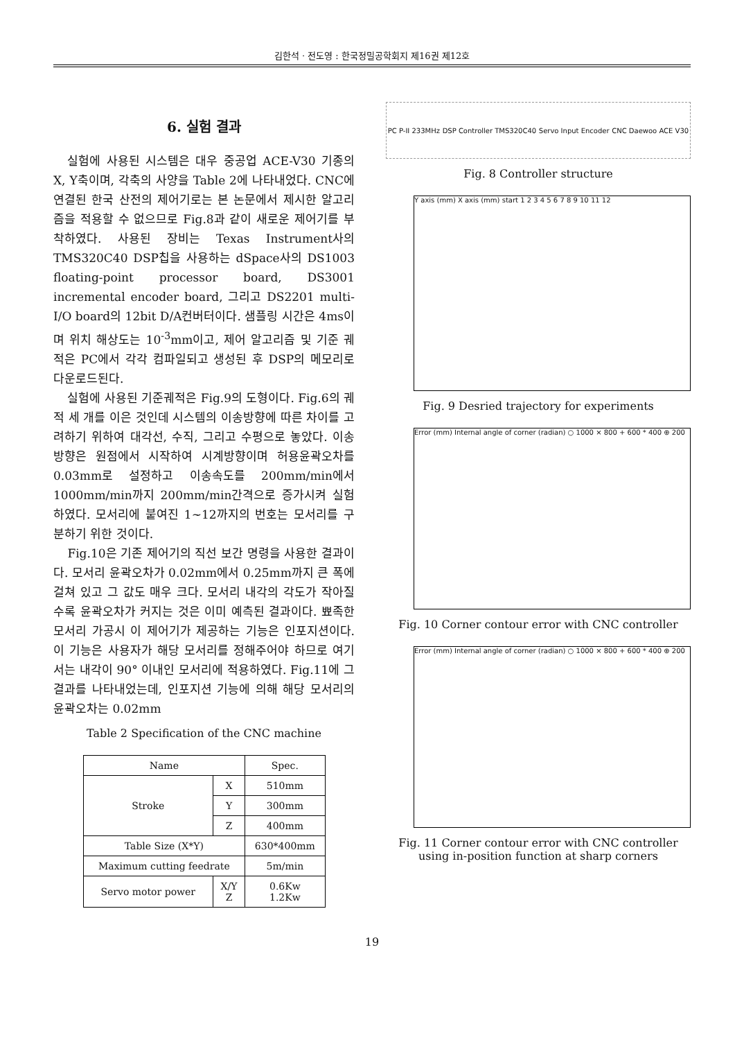김한석 · 전도영 : 한국정밀공학회지 제16권 제12호
6. 실험 결과
실험에 사용된 시스템은 대우 중공업 ACE-V30 기종의 X, Y축이며, 각축의 사양을 Table 2에 나타내었다. CNC에 연결된 한국 산전의 제어기로는 본 논문에서 제시한 알고리즘을 적용할 수 없으므로 Fig.8과 같이 새로운 제어기를 부착하였다. 사용된 장비는 Texas Instrument사의 TMS320C40 DSP칩을 사용하는 dSpace사의 DS1003 floating-point processor board, DS3001 incremental encoder board, 그리고 DS2201 multi-I/O board의 12bit D/A컨버터이다. 샘플링 시간은 4ms이며 위치 해상도는 10<sup>-3</sup>mm이고, 제어 알고리즘 및 기준 궤적은 PC에서 각각 컴파일되고 생성된 후 DSP의 메모리로 다운로드된다.
실험에 사용된 기준궤적은 Fig.9의 도형이다. Fig.6의 궤적 세 개를 이은 것인데 시스템의 이송방향에 따른 차이를 고려하기 위하여 대각선, 수직, 그리고 수평으로 놓았다. 이송방향은 원점에서 시작하여 시계방향이며 허용윤곽오차를 0.03mm로 설정하고 이송속도를 200mm/min에서 1000mm/min까지 200mm/min간격으로 증가시켜 실험하였다. 모서리에 붙여진 1~12까지의 번호는 모서리를 구분하기 위한 것이다.
Fig.10은 기존 제어기의 직선 보간 명령을 사용한 결과이다. 모서리 윤곽오차가 0.02mm에서 0.25mm까지 큰 폭에 걸쳐 있고 그 값도 매우 크다. 모서리 내각의 각도가 작아질수록 윤곽오차가 커지는 것은 이미 예측된 결과이다. 뾰족한 모서리 가공시 이 제어기가 제공하는 기능은 인포지션이다. 이 기능은 사용자가 해당 모서리를 정해주어야 하므로 여기서는 내각이 90° 이내인 모서리에 적용하였다. Fig.11에 그 결과를 나타내었는데, 인포지션 기능에 의해 해당 모서리의 윤곽오차는 0.02mm
Table 2 Specification of the CNC machine
| Name | | Spec. |
| --- | --- | --- |
| Stroke | X | 510mm |
| | Y | 300mm |
| | Z | 400mm |
| Table Size (X*Y) | | 630*400mm |
| Maximum cutting feedrate | | 5m/min |
| Servo motor power | X/Y Z | 0.6Kw 1.2Kw |
PC P-II 233MHz DSP Controller TMS320C40 Servo Input Encoder CNC Daewoo ACE V30
Fig. 8 Controller structure
Y axis (mm) X axis (mm) start 1 2 3 4 5 6 7 8 9 10 11 12
Fig. 9 Desried trajectory for experiments
Error (mm) Internal angle of corner (radian) ○ 1000 × 800 + 600 * 400 ⊕ 200
Fig. 10 Corner contour error with CNC controller
Error (mm) Internal angle of corner (radian) ○ 1000 × 800 + 600 * 400 ⊕ 200
Fig. 11 Corner contour error with CNC controller using in-position function at sharp corners
19